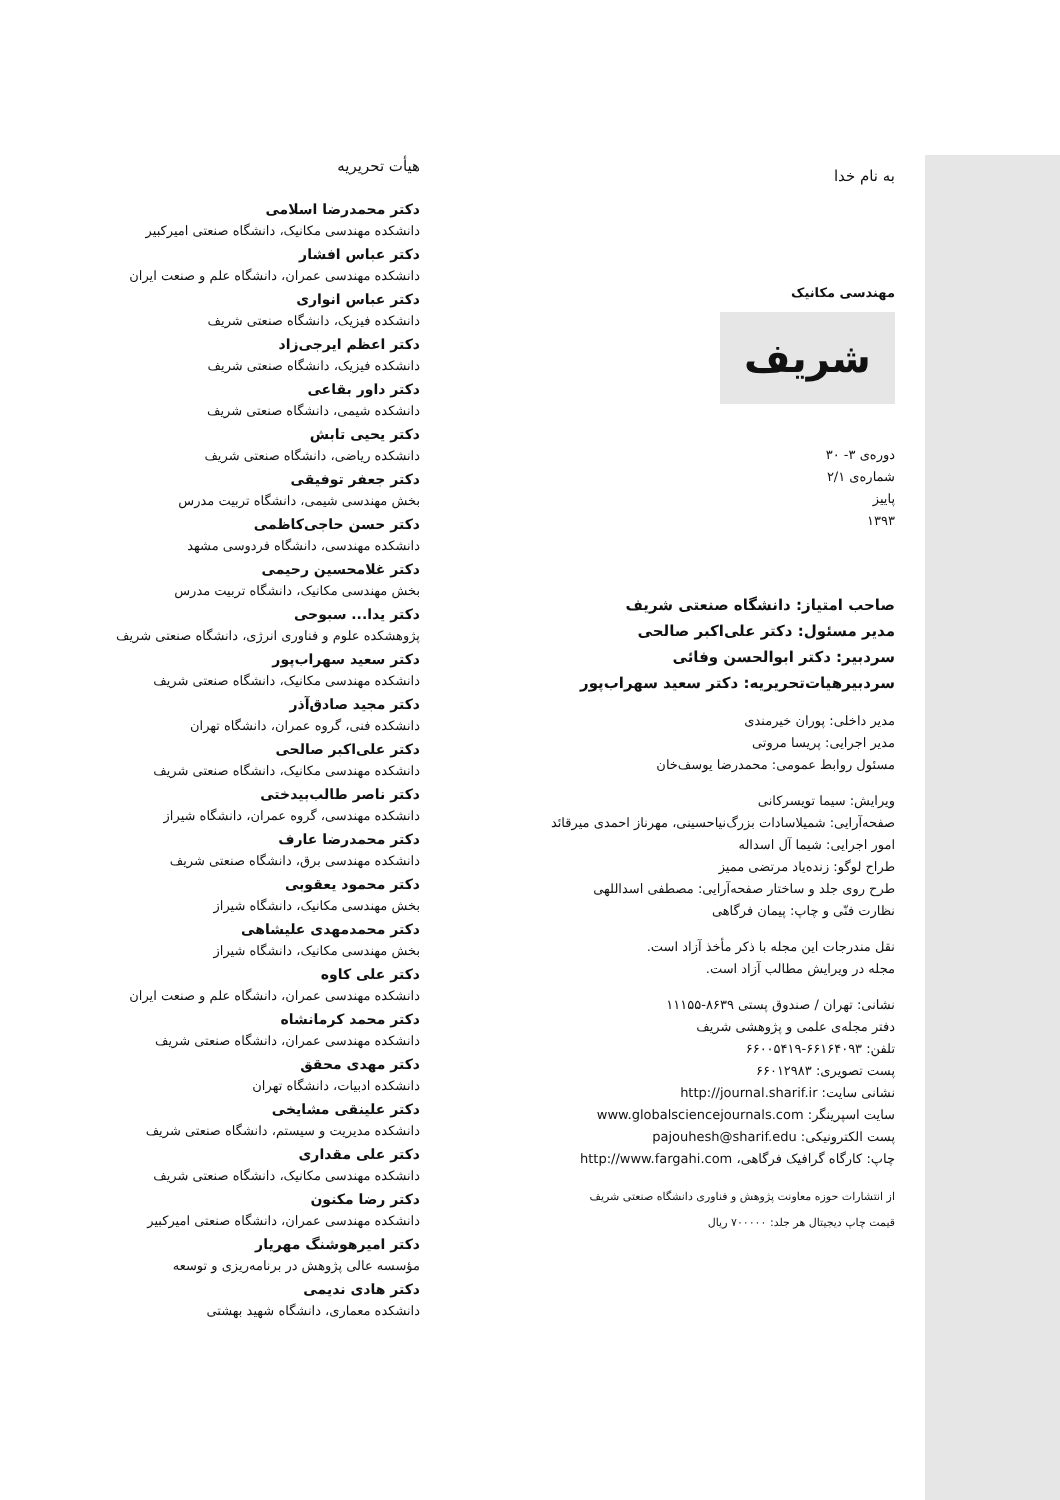به نام خدا
مهندسی مکانیک
شریف
دوره‌ی ۳- ۳۰
شماره‌ی ۲/۱
پاییز
۱۳۹۳
صاحب امتیاز: دانشگاه صنعتی شریف
مدیر مسئول: دکتر علی‌اکبر صالحی
سردبیر: دکتر ابوالحسن وفائی
سردبیرهیات‌تحریریه: دکتر سعید سهراب‌پور
مدیر داخلی: پوران خیرمندی
مدیر اجرایی: پریسا مروتی
مسئول روابط عمومی: محمدرضا یوسف‌خان
ویرایش: سیما تویسرکانی
صفحه‌آرایی: شمیلاسادات بزرگ‌نیاحسینی، مهرناز احمدی میرقائد
امور اجرایی: شیما آل اسداله
طراح لوگو: زنده‌یاد مرتضی ممیز
طرح روی جلد و ساختار صفحه‌آرایی: مصطفی اسداللهی
نظارت فنّی و چاپ: پیمان فرگاهی
نقل مندرجات این مجله با ذکر مأخذ آزاد است.
مجله در ویرایش مطالب آزاد است.
نشانی: تهران / صندوق پستی ۸۶۳۹-۱۱۱۵۵
دفتر مجله‌ی علمی و پژوهشی شریف
تلفن: ۶۶۱۶۴۰۹۳-۶۶۰۰۵۴۱۹
پست تصویری: ۶۶۰۱۲۹۸۳
نشانی سایت: http://journal.sharif.ir
سایت اسپرینگر: www.globalsciencejournals.com
پست الکترونیکی: pajouhesh@sharif.edu
چاپ: کارگاه گرافیک فرگاهی، http://www.fargahi.com
از انتشارات حوزه معاونت پژوهش و فناوری دانشگاه صنعتی شریف
قیمت چاپ دیجیتال هر جلد: ۷۰۰۰۰۰ ریال
هیأت تحریریه
دکتر محمدرضا اسلامی
دانشکده مهندسی مکانیک، دانشگاه صنعتی امیرکبیر
دکتر عباس افشار
دانشکده مهندسی عمران، دانشگاه علم و صنعت ایران
دکتر عباس انواری
دانشکده فیزیک، دانشگاه صنعتی شریف
دکتر اعظم ایرجی‌زاد
دانشکده فیزیک، دانشگاه صنعتی شریف
دکتر داور بقاعی
دانشکده شیمی، دانشگاه صنعتی شریف
دکتر یحیی تابش
دانشکده ریاضی، دانشگاه صنعتی شریف
دکتر جعفر توفیقی
بخش مهندسی شیمی، دانشگاه تربیت مدرس
دکتر حسن حاجی‌کاظمی
دانشکده مهندسی، دانشگاه فردوسی مشهد
دکتر غلامحسین رحیمی
بخش مهندسی مکانیک، دانشگاه تربیت مدرس
دکتر یدا... سبوحی
پژوهشکده علوم و فناوری انرژی، دانشگاه صنعتی شریف
دکتر سعید سهراب‌پور
دانشکده مهندسی مکانیک، دانشگاه صنعتی شریف
دکتر مجید صادق‌آذر
دانشکده فنی، گروه عمران، دانشگاه تهران
دکتر علی‌اکبر صالحی
دانشکده مهندسی مکانیک، دانشگاه صنعتی شریف
دکتر ناصر طالب‌بیدختی
دانشکده مهندسی، گروه عمران، دانشگاه شیراز
دکتر محمدرضا عارف
دانشکده مهندسی برق، دانشگاه صنعتی شریف
دکتر محمود یعقوبی
بخش مهندسی مکانیک، دانشگاه شیراز
دکتر محمدمهدی علیشاهی
بخش مهندسی مکانیک، دانشگاه شیراز
دکتر علی کاوه
دانشکده مهندسی عمران، دانشگاه علم و صنعت ایران
دکتر محمد کرمانشاه
دانشکده مهندسی عمران، دانشگاه صنعتی شریف
دکتر مهدی محقق
دانشکده ادبیات، دانشگاه تهران
دکتر علینقی مشایخی
دانشکده مدیریت و سیستم، دانشگاه صنعتی شریف
دکتر علی مقداری
دانشکده مهندسی مکانیک، دانشگاه صنعتی شریف
دکتر رضا مکنون
دانشکده مهندسی عمران، دانشگاه صنعتی امیرکبیر
دکتر امیرهوشنگ مهریار
مؤسسه عالی پژوهش در برنامه‌ریزی و توسعه
دکتر هادی ندیمی
دانشکده معماری، دانشگاه شهید بهشتی